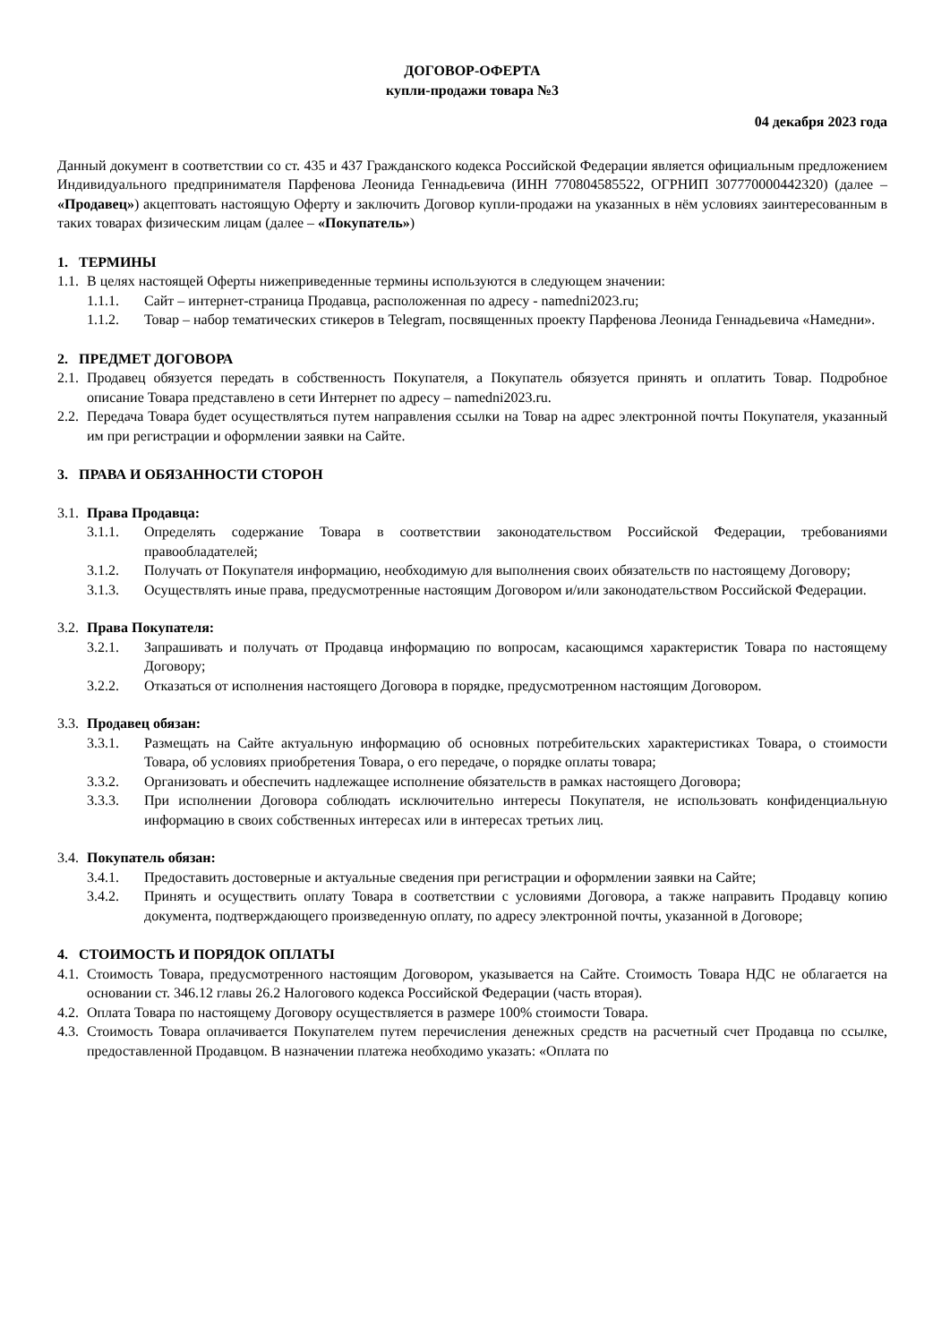ДОГОВОР-ОФЕРТА
купли-продажи товара №3
04 декабря 2023 года
Данный документ в соответствии со ст. 435 и 437 Гражданского кодекса Российской Федерации является официальным предложением Индивидуального предпринимателя Парфенова Леонида Геннадьевича (ИНН 770804585522, ОГРНИП 307770000442320) (далее – «Продавец») акцептовать настоящую Оферту и заключить Договор купли-продажи на указанных в нём условиях заинтересованным в таких товарах физическим лицам (далее – «Покупатель»)
1. ТЕРМИНЫ
1.1. В целях настоящей Оферты нижеприведенные термины используются в следующем значении:
1.1.1. Сайт – интернет-страница Продавца, расположенная по адресу - namedni2023.ru;
1.1.2. Товар – набор тематических стикеров в Telegram, посвященных проекту Парфенова Леонида Геннадьевича «Намедни».
2. ПРЕДМЕТ ДОГОВОРА
2.1. Продавец обязуется передать в собственность Покупателя, а Покупатель обязуется принять и оплатить Товар. Подробное описание Товара представлено в сети Интернет по адресу – namedni2023.ru.
2.2. Передача Товара будет осуществляться путем направления ссылки на Товар на адрес электронной почты Покупателя, указанный им при регистрации и оформлении заявки на Сайте.
3. ПРАВА И ОБЯЗАННОСТИ СТОРОН
3.1. Права Продавца:
3.1.1. Определять содержание Товара в соответствии законодательством Российской Федерации, требованиями правообладателей;
3.1.2. Получать от Покупателя информацию, необходимую для выполнения своих обязательств по настоящему Договору;
3.1.3. Осуществлять иные права, предусмотренные настоящим Договором и/или законодательством Российской Федерации.
3.2. Права Покупателя:
3.2.1. Запрашивать и получать от Продавца информацию по вопросам, касающимся характеристик Товара по настоящему Договору;
3.2.2. Отказаться от исполнения настоящего Договора в порядке, предусмотренном настоящим Договором.
3.3. Продавец обязан:
3.3.1. Размещать на Сайте актуальную информацию об основных потребительских характеристиках Товара, о стоимости Товара, об условиях приобретения Товара, о его передаче, о порядке оплаты товара;
3.3.2. Организовать и обеспечить надлежащее исполнение обязательств в рамках настоящего Договора;
3.3.3. При исполнении Договора соблюдать исключительно интересы Покупателя, не использовать конфиденциальную информацию в своих собственных интересах или в интересах третьих лиц.
3.4. Покупатель обязан:
3.4.1. Предоставить достоверные и актуальные сведения при регистрации и оформлении заявки на Сайте;
3.4.2. Принять и осуществить оплату Товара в соответствии с условиями Договора, а также направить Продавцу копию документа, подтверждающего произведенную оплату, по адресу электронной почты, указанной в Договоре;
4. СТОИМОСТЬ И ПОРЯДОК ОПЛАТЫ
4.1. Стоимость Товара, предусмотренного настоящим Договором, указывается на Сайте. Стоимость Товара НДС не облагается на основании ст. 346.12 главы 26.2 Налогового кодекса Российской Федерации (часть вторая).
4.2. Оплата Товара по настоящему Договору осуществляется в размере 100% стоимости Товара.
4.3. Стоимость Товара оплачивается Покупателем путем перечисления денежных средств на расчетный счет Продавца по ссылке, предоставленной Продавцом. В назначении платежа необходимо указать: «Оплата по